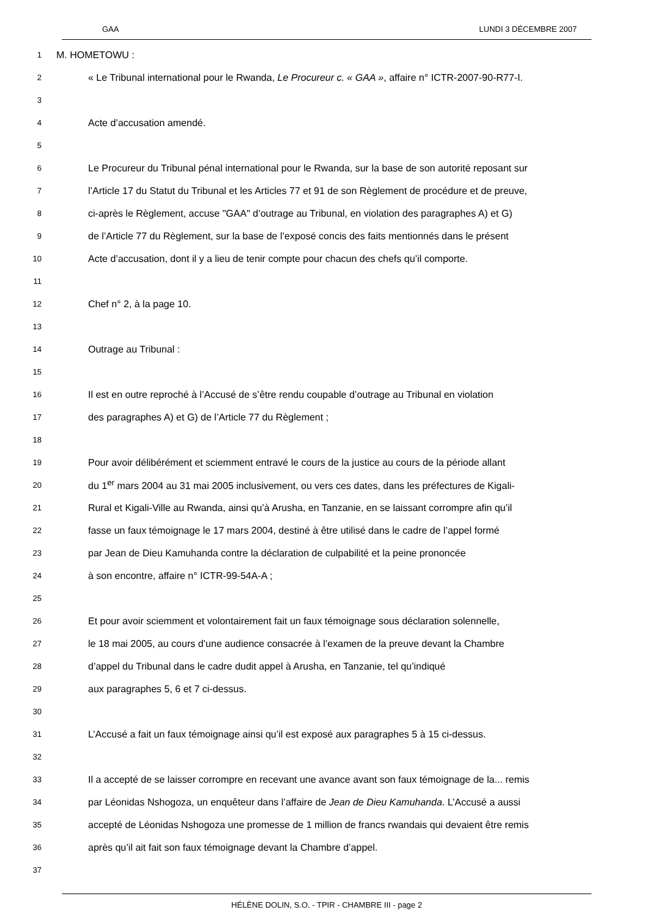GAA LUNDI 3 DÉCEMBRE 2007
1 M. HOMETOWU :
2 « Le Tribunal international pour le Rwanda, Le Procureur c. « GAA », affaire n° ICTR-2007-90-R77-I.
3
4 Acte d’accusation amendé.
5
6 Le Procureur du Tribunal pénal international pour le Rwanda, sur la base de son autorité reposant sur
7 l’Article 17 du Statut du Tribunal et les Articles 77 et 91 de son Règlement de procédure et de preuve,
8 ci-après le Règlement, accuse "GAA" d’outrage au Tribunal, en violation des paragraphes A) et G)
9 de l’Article 77 du Règlement, sur la base de l’exposé concis des faits mentionnés dans le présent
10 Acte d’accusation, dont il y a lieu de tenir compte pour chacun des chefs qu’il comporte.
11
12 Chef n° 2, à la page 10.
13
14 Outrage au Tribunal :
15
16 Il est en outre reproché à l’Accusé de s’être rendu coupable d’outrage au Tribunal en violation
17 des paragraphes A) et G) de l’Article 77 du Règlement ;
18
19 Pour avoir délibérément et sciemment entravé le cours de la justice au cours de la période allant
20 du 1<sup>er</sup> mars 2004 au 31 mai 2005 inclusivement, ou vers ces dates, dans les préfectures de Kigali-
21 Rural et Kigali-Ville au Rwanda, ainsi qu’à Arusha, en Tanzanie, en se laissant corrompre afin qu’il
22 fasse un faux témoignage le 17 mars 2004, destiné à être utilisé dans le cadre de l’appel formé
23 par Jean de Dieu Kamuhanda contre la déclaration de culpabilité et la peine prononcée
24 à son encontre, affaire n° ICTR-99-54A-A ;
25
26 Et pour avoir sciemment et volontairement fait un faux témoignage sous déclaration solennelle,
27 le 18 mai 2005, au cours d’une audience consacrée à l’examen de la preuve devant la Chambre
28 d’appel du Tribunal dans le cadre dudit appel à Arusha, en Tanzanie, tel qu’indiqué
29 aux paragraphes 5, 6 et 7 ci-dessus.
30
31 L’Accusé a fait un faux témoignage ainsi qu’il est exposé aux paragraphes 5 à 15 ci-dessus.
32
33 Il a accepté de se laisser corrompre en recevant une avance avant son faux témoignage de la... remis
34 par Léonidas Nshogoza, un enquêteur dans l’affaire de Jean de Dieu Kamuhanda. L’Accusé a aussi
35 accepté de Léonidas Nshogoza une promesse de 1 million de francs rwandais qui devaient être remis
36 après qu’il ait fait son faux témoignage devant la Chambre d’appel.
37
HÉLÈNE DOLIN, S.O. - TPIR - CHAMBRE III - page 2